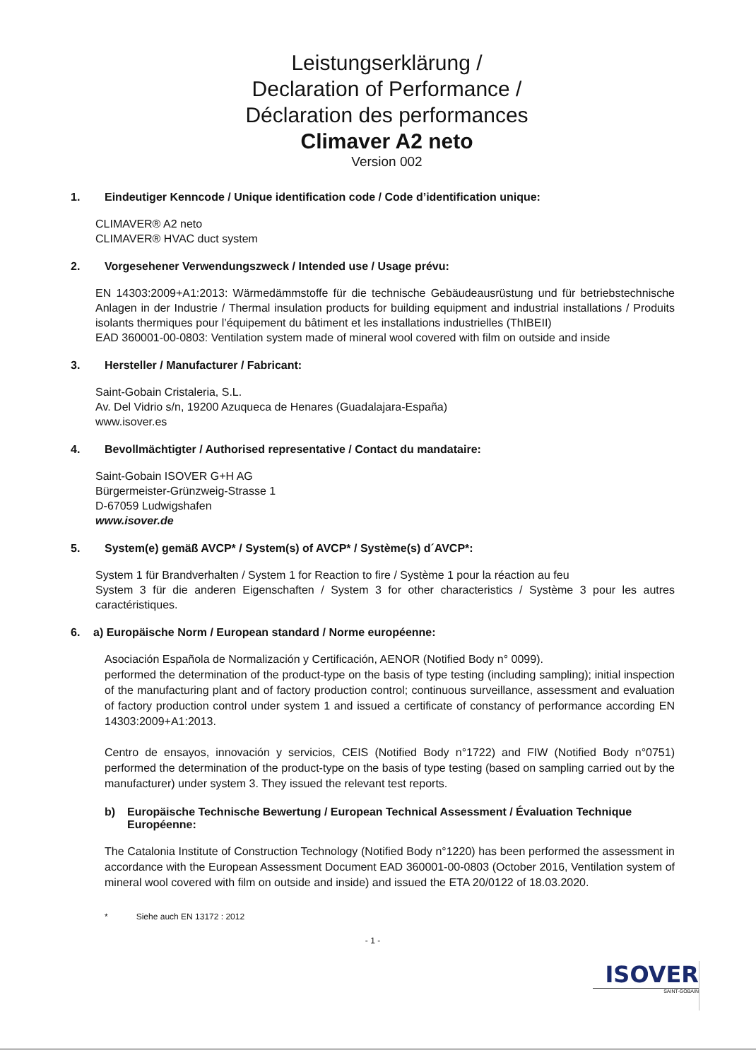Leistungserklärung /
Declaration of Performance /
Déclaration des performances
Climaver A2 neto
Version 002
1. Eindeutiger Kenncode / Unique identification code / Code d’identification unique:
CLIMAVER® A2 neto
CLIMAVER® HVAC duct system
2. Vorgesehener Verwendungszweck / Intended use / Usage prévu:
EN 14303:2009+A1:2013: Wärmedämmstoffe für die technische Gebäudeausrüstung und für betriebstechnische Anlagen in der Industrie / Thermal insulation products for building equipment and industrial installations / Produits isolants thermiques pour l’équipement du bâtiment et les installations industrielles (ThIBEII)
EAD 360001-00-0803: Ventilation system made of mineral wool covered with film on outside and inside
3. Hersteller / Manufacturer / Fabricant:
Saint-Gobain Cristaleria, S.L.
Av. Del Vidrio s/n, 19200 Azuqueca de Henares (Guadalajara-España)
www.isover.es
4. Bevollmächtigter / Authorised representative / Contact du mandataire:
Saint-Gobain ISOVER G+H AG
Bürgermeister-Grünzweig-Strasse 1
D-67059 Ludwigshafen
www.isover.de
5. System(e) gemäß AVCP* / System(s) of AVCP* / Système(s) d´AVCP*:
System 1 für Brandverhalten / System 1 for Reaction to fire / Système 1 pour la réaction au feu
System 3 für die anderen Eigenschaften / System 3 for other characteristics / Système 3 pour les autres caractéristiques.
6. a) Europäische Norm / European standard / Norme européenne:
Asociación Española de Normalización y Certificación, AENOR (Notified Body n° 0099).
performed the determination of the product-type on the basis of type testing (including sampling); initial inspection of the manufacturing plant and of factory production control; continuous surveillance, assessment and evaluation of factory production control under system 1 and issued a certificate of constancy of performance according EN 14303:2009+A1:2013.
Centro de ensayos, innovación y servicios, CEIS (Notified Body n°1722) and FIW (Notified Body n°0751) performed the determination of the product-type on the basis of type testing (based on sampling carried out by the manufacturer) under system 3. They issued the relevant test reports.
b) Europäische Technische Bewertung / European Technical Assessment / Évaluation Technique Européenne:
The Catalonia Institute of Construction Technology (Notified Body n°1220) has been performed the assessment in accordance with the European Assessment Document EAD 360001-00-0803 (October 2016, Ventilation system of mineral wool covered with film on outside and inside) and issued the ETA 20/0122 of 18.03.2020.
* Siehe auch EN 13172 : 2012
- 1 -
ISOVER
SAINT-GOBAIN